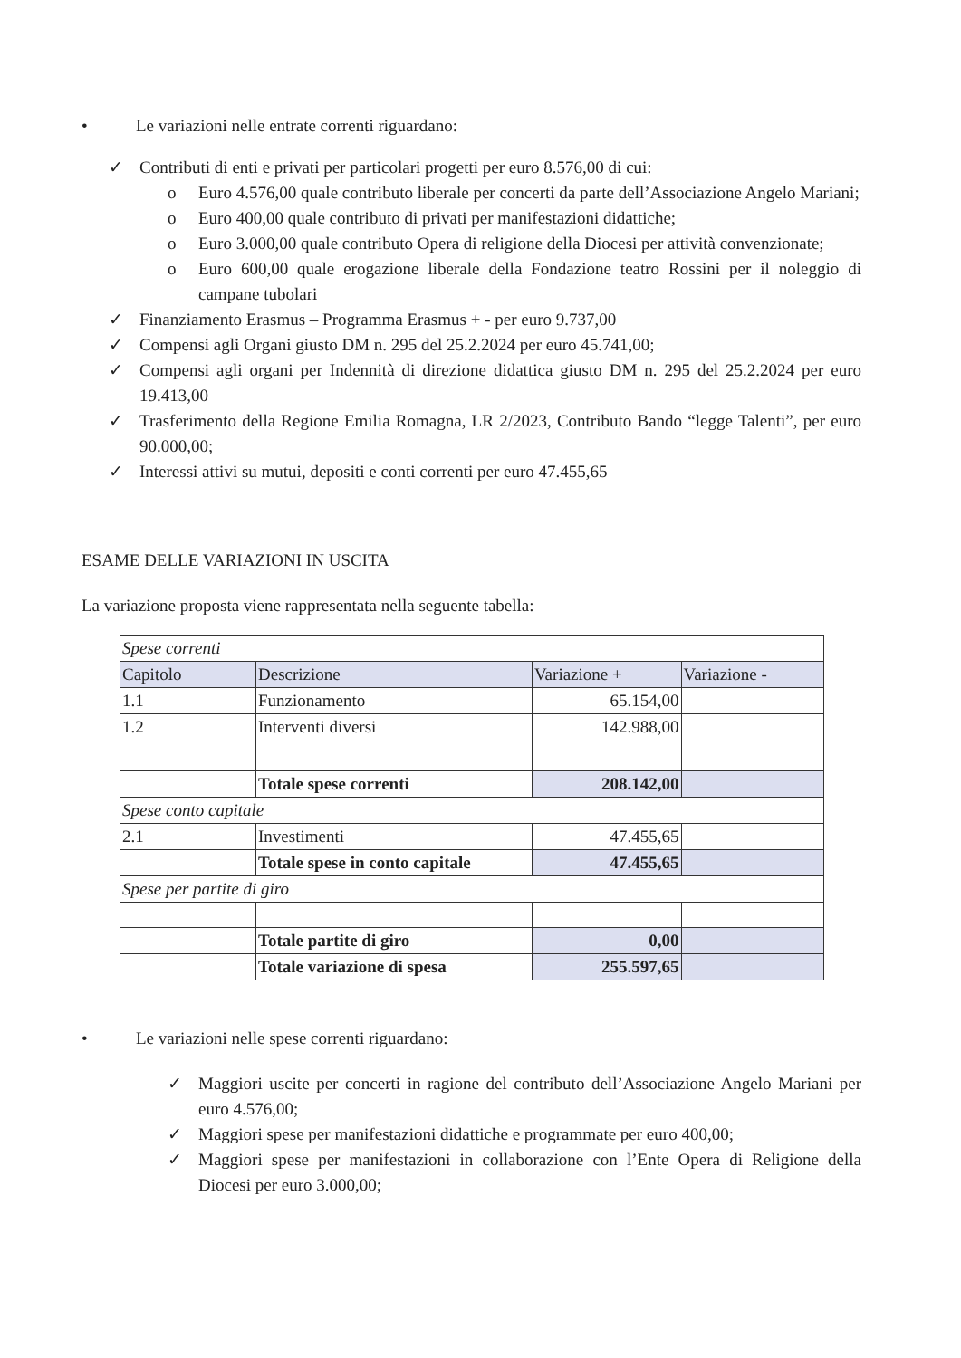• Le variazioni nelle entrate correnti riguardano:
✓ Contributi di enti e privati per particolari progetti per euro 8.576,00 di cui:
o Euro 4.576,00 quale contributo liberale per concerti da parte dell’Associazione Angelo Mariani;
o Euro 400,00 quale contributo di privati per manifestazioni didattiche;
o Euro 3.000,00 quale contributo Opera di religione della Diocesi per attività convenzionate;
o Euro 600,00 quale erogazione liberale della Fondazione teatro Rossini per il noleggio di campane tubolari
✓ Finanziamento Erasmus – Programma Erasmus + - per euro 9.737,00
✓ Compensi agli Organi giusto DM n. 295 del 25.2.2024 per euro 45.741,00;
✓ Compensi agli organi per Indennità di direzione didattica giusto DM n. 295 del 25.2.2024 per euro 19.413,00
✓ Trasferimento della Regione Emilia Romagna, LR 2/2023, Contributo Bando “legge Talenti”, per euro 90.000,00;
✓ Interessi attivi su mutui, depositi e conti correnti per euro 47.455,65
ESAME DELLE VARIAZIONI IN USCITA
La variazione proposta viene rappresentata nella seguente tabella:
| Spese correnti | | | |
| Capitolo | Descrizione | Variazione + | Variazione - |
| 1.1 | Funzionamento | 65.154,00 | |
| 1.2 | Interventi diversi | 142.988,00 | |
| | Totale spese correnti | 208.142,00 | |
| Spese conto capitale | | | |
| 2.1 | Investimenti | 47.455,65 | |
| | Totale spese in conto capitale | 47.455,65 | |
| Spese per partite di giro | | | |
| | Totale partite di giro | 0,00 | |
| | Totale variazione di spesa | 255.597,65 | |
• Le variazioni nelle spese correnti riguardano:
✓ Maggiori uscite per concerti in ragione del contributo dell’Associazione Angelo Mariani per euro 4.576,00;
✓ Maggiori spese per manifestazioni didattiche e programmate per euro 400,00;
✓ Maggiori spese per manifestazioni in collaborazione con l’Ente Opera di Religione della Diocesi per euro 3.000,00;